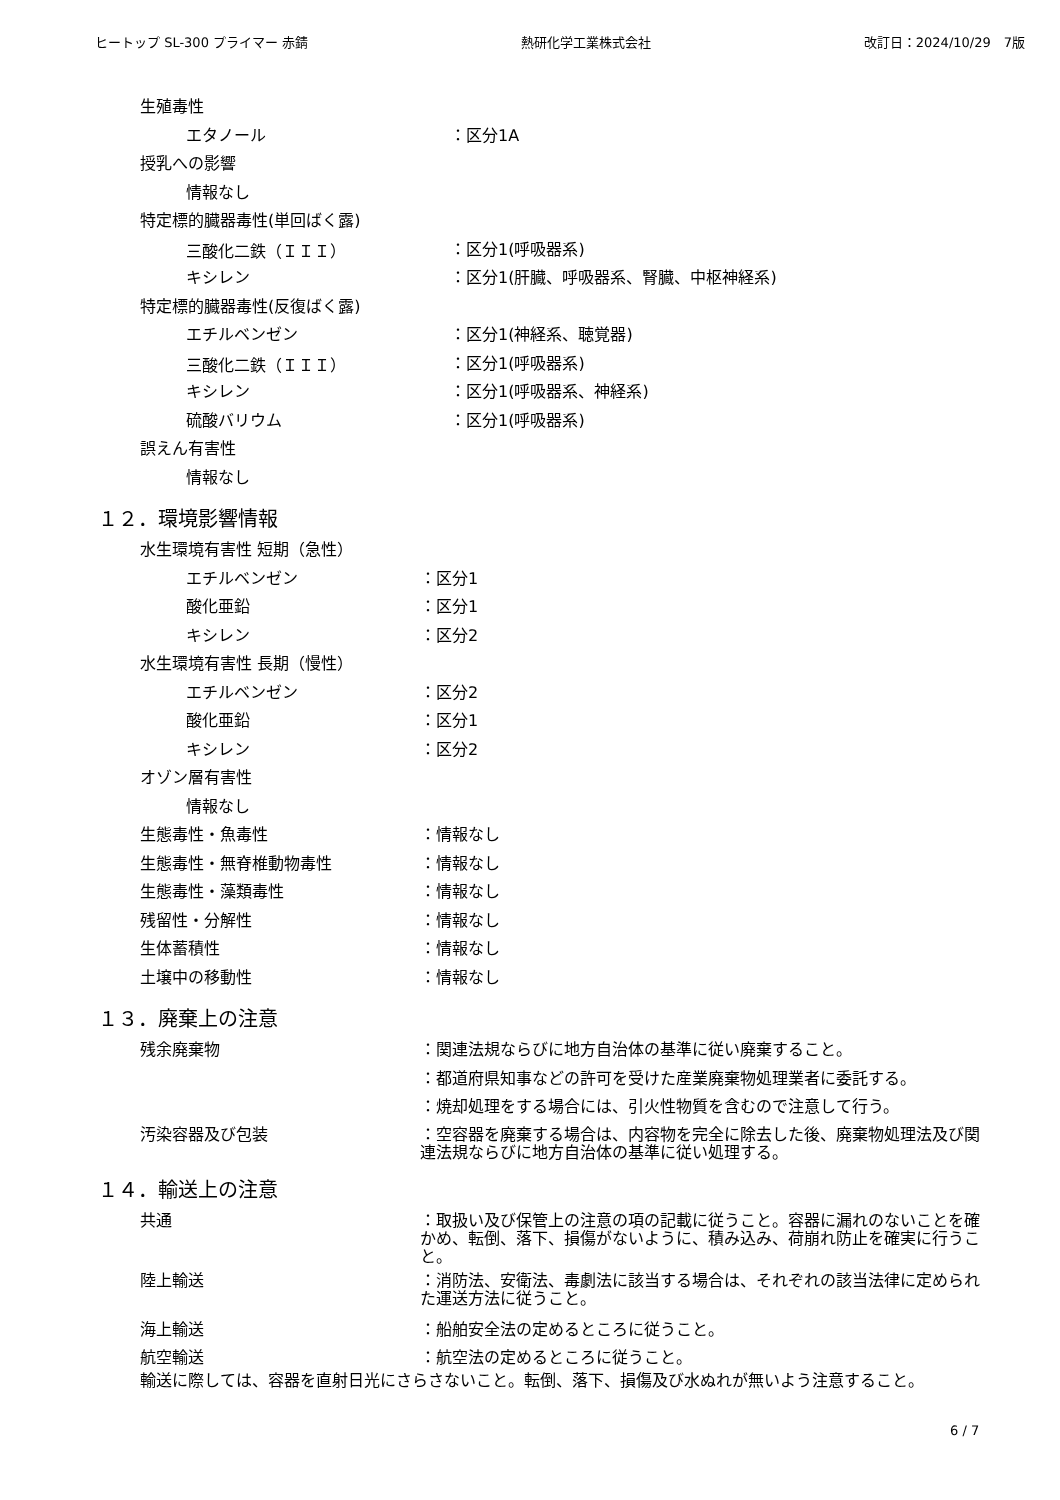ヒートップ SL-300 プライマー 赤錆 熱研化学工業株式会社 改訂日：2024/10/29　7版
生殖毒性
エタノール ：区分1A
授乳への影響
情報なし
特定標的臓器毒性(単回ばく露)
三酸化二鉄（ＩＩＩ） ：区分1(呼吸器系)
キシレン
：区分1(肝臓、呼吸器系、腎臓、中枢神経系)
特定標的臓器毒性(反復ばく露)
エチルベンゼン ：区分1(神経系、聴覚器)
三酸化二鉄（ＩＩＩ） ：区分1(呼吸器系)
キシレン ：区分1(呼吸器系、神経系)
硫酸バリウム ：区分1(呼吸器系)
誤えん有害性
情報なし
１２．環境影響情報
水生環境有害性 短期（急性）
エチルベンゼン ：区分1
酸化亜鉛 ：区分1
キシレン ：区分2
水生環境有害性 長期（慢性）
エチルベンゼン ：区分2
酸化亜鉛 ：区分1
キシレン ：区分2
オゾン層有害性
情報なし
生態毒性・魚毒性 ：情報なし
生態毒性・無脊椎動物毒性 ：情報なし
生態毒性・藻類毒性 ：情報なし
残留性・分解性 ：情報なし
生体蓄積性 ：情報なし
土壌中の移動性 ：情報なし
１３．廃棄上の注意
残余廃棄物
：関連法規ならびに地方自治体の基準に従い廃棄すること。
：都道府県知事などの許可を受けた産業廃棄物処理業者に委託する。
：焼却処理をする場合には、引火性物質を含むので注意して行う。
汚染容器及び包装 ：空容器を廃棄する場合は、内容物を完全に除去した後、廃棄物処理法及び関連法規ならびに地方自治体の基準に従い処理する。
１４．輸送上の注意
共通 ：取扱い及び保管上の注意の項の記載に従うこと。容器に漏れのないことを確かめ、転倒、落下、損傷がないように、積み込み、荷崩れ防止を確実に行うこと。
陸上輸送 ：消防法、安衛法、毒劇法に該当する場合は、それぞれの該当法律に定められた運送方法に従うこと。
海上輸送
：船舶安全法の定めるところに従うこと。
航空輸送 ：航空法の定めるところに従うこと。
輸送に際しては、容器を直射日光にさらさないこと。転倒、落下、損傷及び水ぬれが無いよう注意すること。
6 / 7